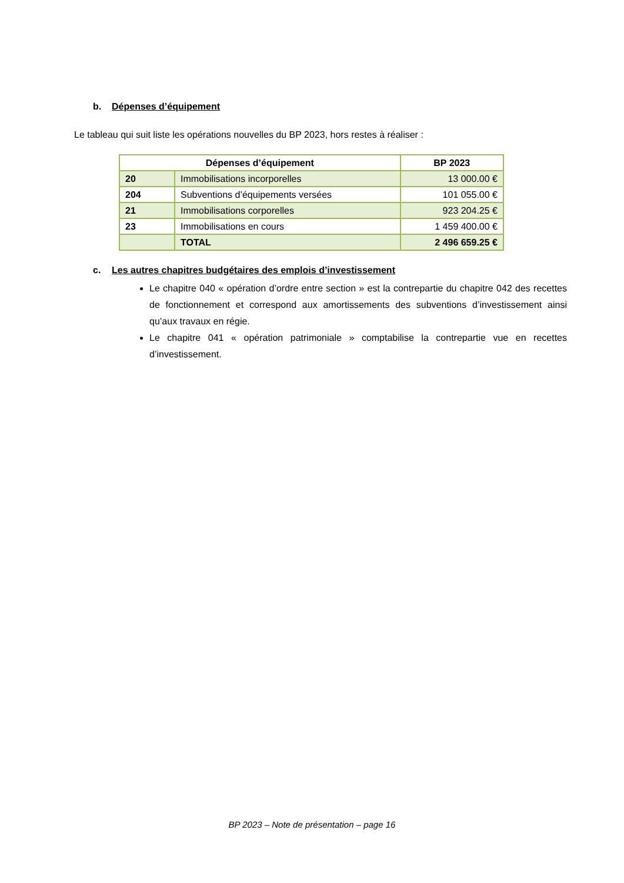b. Dépenses d’équipement
Le tableau qui suit liste les opérations nouvelles du BP 2023, hors restes à réaliser :
| Dépenses d’équipement | | BP 2023 |
| --- | --- | --- |
| 20 | Immobilisations incorporelles | 13 000.00 € |
| 204 | Subventions d’équipements versées | 101 055.00 € |
| 21 | Immobilisations corporelles | 923 204.25 € |
| 23 | Immobilisations en cours | 1 459 400.00 € |
| | TOTAL | 2 496 659.25 € |
c. Les autres chapitres budgétaires des emplois d’investissement
Le chapitre 040 « opération d’ordre entre section » est la contrepartie du chapitre 042 des recettes de fonctionnement et correspond aux amortissements des subventions d’investissement ainsi qu’aux travaux en régie.
Le chapitre 041 « opération patrimoniale » comptabilise la contrepartie vue en recettes d’investissement.
BP 2023 – Note de présentation – page 16